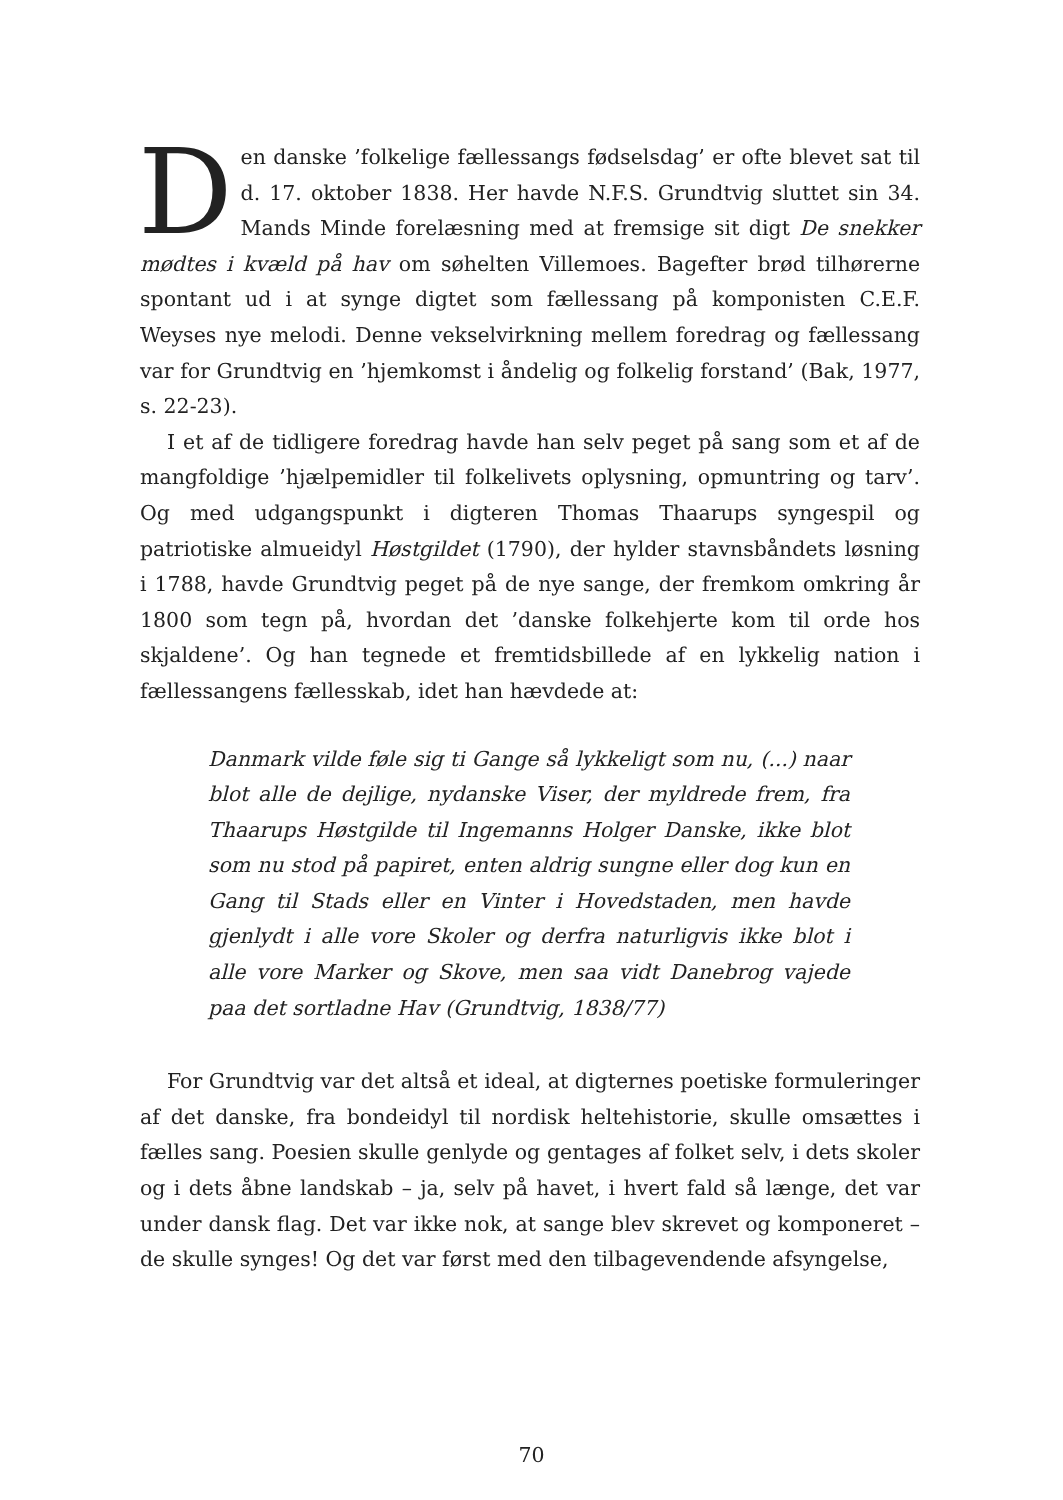Den danske ’folkelige fællessangs fødselsdag’ er ofte blevet sat til d. 17. oktober 1838. Her havde N.F.S. Grundtvig sluttet sin 34. Mands Minde forelæsning med at fremsige sit digt De snekker mødtes i kvæld på hav om søhelten Villemoes. Bagefter brød tilhørerne spontant ud i at synge digtet som fællessang på komponisten C.E.F. Weyses nye melodi. Denne vekselvirkning mellem foredrag og fællessang var for Grundtvig en ’hjemkomst i åndelig og folkelig forstand’ (Bak, 1977, s. 22-23).
I et af de tidligere foredrag havde han selv peget på sang som et af de mangfoldige ’hjælpemidler til folkelivets oplysning, opmuntring og tarv’. Og med udgangspunkt i digteren Thomas Thaarups syngespil og patriotiske almueidyl Høstgildet (1790), der hylder stavnsbåndets løsning i 1788, havde Grundtvig peget på de nye sange, der fremkom omkring år 1800 som tegn på, hvordan det ’danske folkehjerte kom til orde hos skjaldene’. Og han tegnede et fremtidsbillede af en lykkelig nation i fællessangens fællesskab, idet han hævdede at:
Danmark vilde føle sig ti Gange så lykkeligt som nu, (...) naar blot alle de dejlige, nydanske Viser, der myldrede frem, fra Thaarups Høstgilde til Ingemanns Holger Danske, ikke blot som nu stod på papiret, enten aldrig sungne eller dog kun en Gang til Stads eller en Vinter i Hovedstaden, men havde gjenlydt i alle vore Skoler og derfra naturligvis ikke blot i alle vore Marker og Skove, men saa vidt Danebrog vajede paa det sortladne Hav (Grundtvig, 1838/77)
For Grundtvig var det altså et ideal, at digternes poetiske formuleringer af det danske, fra bondeidyl til nordisk heltehistorie, skulle omsættes i fælles sang. Poesien skulle genlyde og gentages af folket selv, i dets skoler og i dets åbne landskab – ja, selv på havet, i hvert fald så længe, det var under dansk flag. Det var ikke nok, at sange blev skrevet og komponeret – de skulle synges! Og det var først med den tilbagevendende afsyngelse,
70